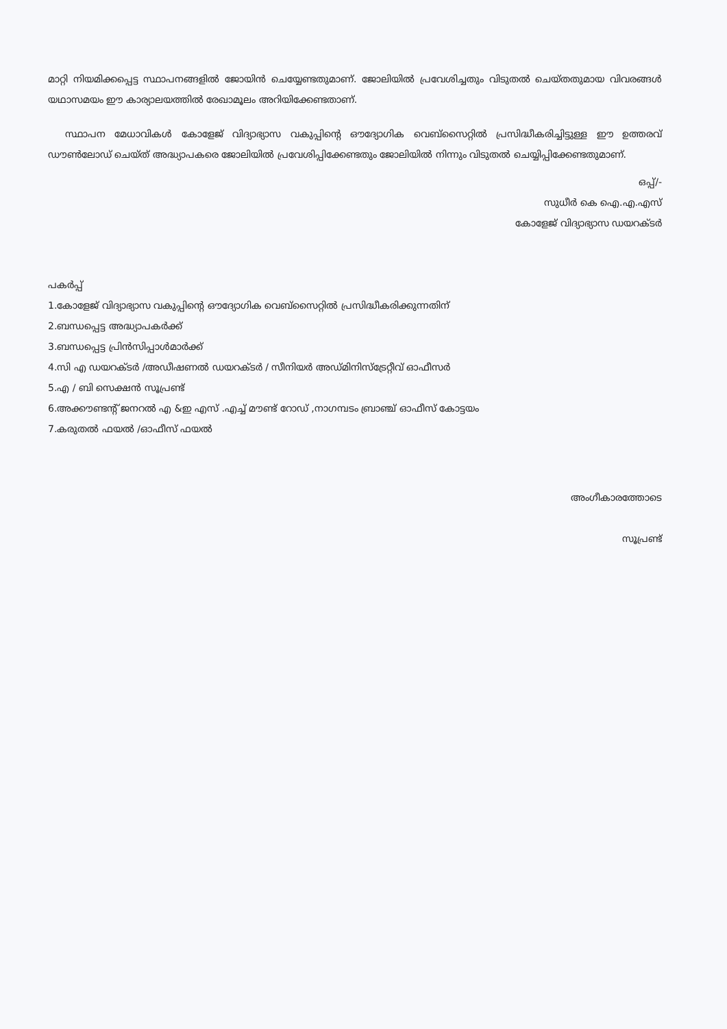മാറ്റി നിയമിക്കപ്പെട്ട സ്ഥാപനങ്ങളിൽ ജോയിൻ ചെയ്യേണ്ടതുമാണ്. ജോലിയിൽ പ്രവേശിച്ചതും വിടുതൽ ചെയ്തതുമായ വിവരങ്ങൾ യഥാസമയം ഈ കാര്യാലയത്തിൽ രേഖാമൂലം അറിയിക്കേണ്ടതാണ്.
സ്ഥാപന മേധാവികൾ കോളേജ് വിദ്യാഭ്യാസ വകുപ്പിന്റെ ഔദ്യോഗിക വെബ്സൈറ്റിൽ പ്രസിദ്ധീകരിച്ചിട്ടുള്ള ഈ ഉത്തരവ് ഡൗൺലോഡ് ചെയ്ത് അദ്ധ്യാപകരെ ജോലിയിൽ പ്രവേശിപ്പിക്കേണ്ടതും ജോലിയിൽ നിന്നും വിടുതൽ ചെയ്യിപ്പിക്കേണ്ടതുമാണ്.
ഒപ്പ്/-
സുധീർ കെ ഐ.എ.എസ്
കോളേജ് വിദ്യാഭ്യാസ ഡയറക്ടർ
പകർപ്പ്
1.കോളേജ് വിദ്യാഭ്യാസ വകുപ്പിന്റെ ഔദ്യോഗിക വെബ്സൈറ്റിൽ പ്രസിദ്ധീകരിക്കുന്നതിന്
2.ബന്ധപ്പെട്ട അദ്ധ്യാപകർക്ക്
3.ബന്ധപ്പെട്ട പ്രിൻസിപ്പാൾമാർക്ക്
4.സി എ ഡയറക്ടർ /അഡീഷണൽ ഡയറക്ടർ / സീനിയർ അഡ്മിനിസ്ട്രേറ്റീവ് ഓഫീസർ
5.എ / ബി സെക്ഷൻ സൂപ്രണ്ട്
6.അക്കൗണ്ടന്റ് ജനറൽ എ &ഇ എസ് .എച്ച് മൗണ്ട് റോഡ് ,നാഗമ്പടം ബ്രാഞ്ച് ഓഫീസ് കോട്ടയം
7.കരുതൽ ഫയൽ /ഓഫീസ് ഫയൽ
അംഗീകാരത്തോടെ
സൂപ്രണ്ട്